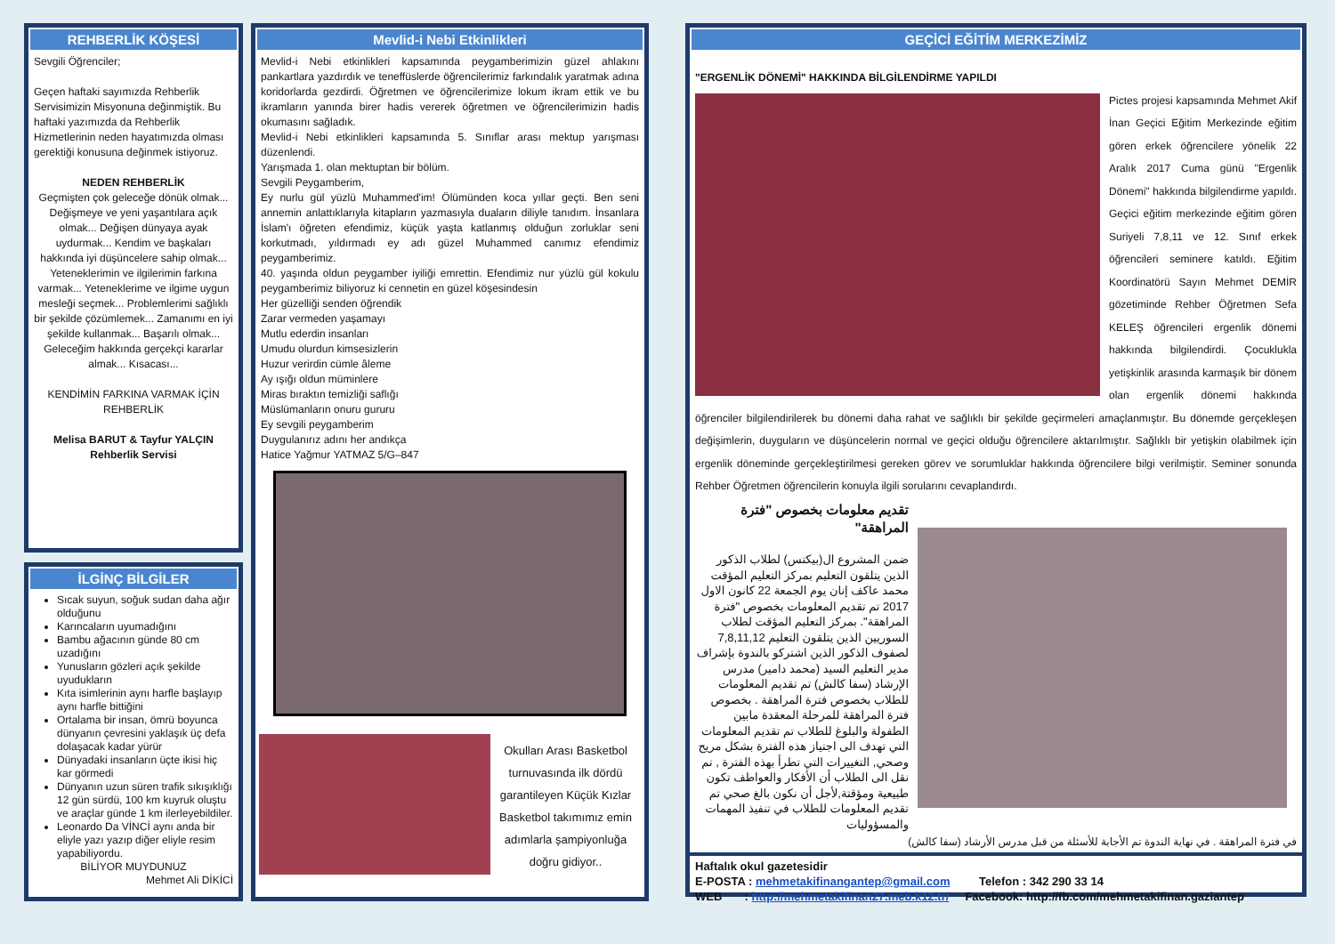REHBERLİK KÖŞESİ
Sevgili Öğrenciler;
Geçen haftaki sayımızda Rehberlik Servisimizin Misyonuna değinmiştik. Bu haftaki yazımızda da Rehberlik Hizmetlerinin neden hayatımızda olması gerektiği konusuna değinmek istiyoruz.
NEDEN REHBERLİK
Geçmişten çok geleceğe dönük olmak... Değişmeye ve yeni yaşantılara açık olmak... Değişen dünyaya ayak uydurmak... Kendim ve başkaları hakkında iyi düşüncelere sahip olmak... Yeteneklerimin ve ilgilerimin farkına varmak... Yeteneklerime ve ilgime uygun mesleği seçmek... Problemlerimi sağlıklı bir şekilde çözümlemek... Zamanımı en iyi şekilde kullanmak... Başarılı olmak... Geleceğim hakkında gerçekçi kararlar almak... Kısacası...
KENDİMİN FARKINA VARMAK İÇİN REHBERLİK
Melisa BARUT & Tayfur YALÇIN
Rehberlik Servisi
İLGİNÇ BİLGİLER
Sıcak suyun, soğuk sudan daha ağır olduğunu
Karıncaların uyumadığını
Bambu ağacının günde 80 cm uzadığını
Yunusların gözleri açık şekilde uyudukların
Kıta isimlerinin aynı harfle başlayıp aynı harfle bittiğini
Ortalama bir insan, ömrü boyunca dünyanın çevresini yaklaşık üç defa dolaşacak kadar yürür
Dünyadaki insanların üçte ikisi hiç kar görmedi
Dünyanın uzun süren trafik sıkışıklığı 12 gün sürdü, 100 km kuyruk oluştu ve araçlar günde 1 km ilerleyebildiler.
Leonardo Da VİNCİ aynı anda bir eliyle yazı yazıp diğer eliyle resim yapabiliyordu.
BİLİYOR MUYDUNUZ
Mehmet Ali DİKİCİ
Mevlid-i Nebi Etkinlikleri
Mevlid-i Nebi etkinlikleri kapsamında peygamberimizin güzel ahlakını pankartlara yazdırdık ve teneffüslerde öğrencilerimiz farkındalık yaratmak adına koridorlarda gezdirdi. Öğretmen ve öğrencilerimize lokum ikram ettik ve bu ikramların yanında birer hadis vererek öğretmen ve öğrencilerimizin hadis okumasını sağladık.
Mevlid-i Nebi etkinlikleri kapsamında 5. Sınıflar arası mektup yarışması düzenlendi.
Yarışmada 1. olan mektuptan bir bölüm.
Sevgili Peygamberim,
Ey nurlu gül yüzlü Muhammed'im! Ölümünden koca yıllar geçti. Ben seni annemin anlattıklarıyla kitapların yazmasıyla duaların diliyle tanıdım. İnsanlara İslam'ı öğreten efendimiz, küçük yaşta katlanmış olduğun zorluklar seni korkutmadı, yıldırmadı ey adı güzel Muhammed canımız efendimiz peygamberimiz.
40. yaşında oldun peygamber iyiliği emrettin. Efendimiz nur yüzlü gül kokulu peygamberimiz biliyoruz ki cennetin en güzel köşesindesin
Her güzelliği senden öğrendik
Zarar vermeden yaşamayı
Mutlu ederdin insanları
Umudu olurdun kimsesizlerin
Huzur verirdin cümle âleme
Ay ışığı oldun müminlere
Miras bıraktın temizliği saflığı
Müslümanların onuru gururu
Ey sevgili peygamberim
Duygulanırız adını her andıkça
Hatice Yağmur YATMAZ 5/G–847
Okulları Arası Basketbol turnuvasında ilk dördü garantileyen Küçük Kızlar Basketbol takımımız emin adımlarla şampiyonluğa doğru gidiyor..
GEÇİCİ EĞİTİM MERKEZİMİZ
"ERGENLİK DÖNEMİ" HAKKINDA BİLGİLENDİRME YAPILDI
Pictes projesi kapsamında Mehmet Akif İnan Geçici Eğitim Merkezinde eğitim gören erkek öğrencilere yönelik 22 Aralık 2017 Cuma günü "Ergenlik Dönemi" hakkında bilgilendirme yapıldı. Geçici eğitim merkezinde eğitim gören Suriyeli 7,8,11 ve 12. Sınıf erkek öğrencileri seminere katıldı. Eğitim Koordinatörü Sayın Mehmet DEMİR gözetiminde Rehber Öğretmen Sefa KELEŞ öğrencileri ergenlik dönemi hakkında bilgilendirdi. Çocuklukla yetişkinlik arasında karmaşık bir dönem olan ergenlik dönemi hakkında öğrenciler bilgilendirilerek bu dönemi daha rahat ve sağlıklı bir şekilde geçirmeleri amaçlanmıştır. Bu dönemde gerçekleşen değişimlerin, duyguların ve düşüncelerin normal ve geçici olduğu öğrencilere aktarılmıştır. Sağlıklı bir yetişkin olabilmek için ergenlik döneminde gerçekleştirilmesi gereken görev ve sorumluklar hakkında öğrencilere bilgi verilmiştir. Seminer sonunda Rehber Öğretmen öğrencilerin konuyla ilgili sorularını cevaplandırdı.
تقديم معلومات بخصوص "فترة المراهقة"
ضمن المشروع ال(بيكتس) لطلاب الذكور الذين يتلقون التعليم بمركز التعليم المؤقت محمد عاكف إنان يوم الجمعة 22 كانون الاول 2017 تم تقديم المعلومات بخصوص "فترة المراهقة". بمركز التعليم المؤقت لطلاب السوريين الذين يتلقون التعليم 7,8,11,12 لصفوف الذكور الذين اشتركو بالندوة بإشراف مدير التعليم السيد (محمد دامير) مدرس الإرشاد (سفا كالش) تم تقديم المعلومات للطلاب بخصوص فترة المراهقة . بخصوص فترة المراهقة للمرحلة المعقدة مابين الطفولة والبلوغ للطلاب تم تقديم المعلومات التي تهدف الى اجتياز هذه الفترة بشكل مريح وصحي, التغييرات التي تطرأ بهذه الفترة , تم نقل الى الطلاب أن الأفكار والعواطف تكون طبيعية ومؤقتة,لأجل أن نكون بالغ صحي تم تقديم المعلومات للطلاب في تنفيذ المهمات والمسؤوليات
في فترة المراهقة . في نهاية الندوة تم الأجابة للأسئلة من قبل مدرس الأرشاد (سفا كالش)
Haftalık okul gazetesidir
E-POSTA : mehmetakifinangantep@gmail.com Telefon : 342 290 33 14
WEB : http://mehmetakifinan27.meb.k12.tr/ Facebook: http://fb.com/mehmetakifinan.gaziantep